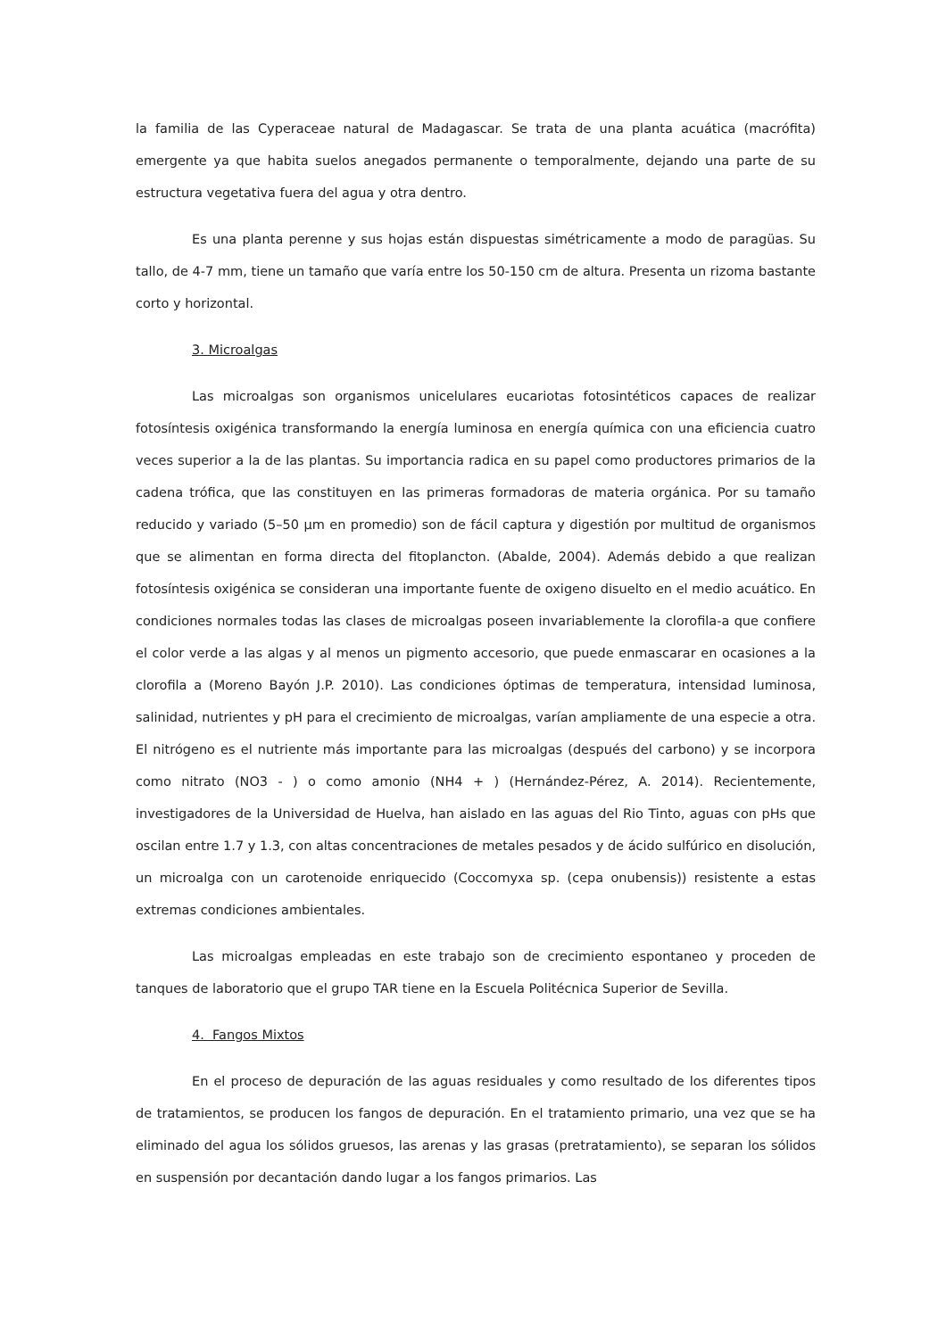la familia de las Cyperaceae natural de Madagascar. Se trata de una planta acuática (macrófita) emergente ya que habita suelos anegados permanente o temporalmente, dejando una parte de su estructura vegetativa fuera del agua y otra dentro.
Es una planta perenne y sus hojas están dispuestas simétricamente a modo de paragüas. Su tallo, de 4-7 mm, tiene un tamaño que varía entre los 50-150 cm de altura. Presenta un rizoma bastante corto y horizontal.
3. Microalgas
Las microalgas son organismos unicelulares eucariotas fotosintéticos capaces de realizar fotosíntesis oxigénica transformando la energía luminosa en energía química con una eficiencia cuatro veces superior a la de las plantas. Su importancia radica en su papel como productores primarios de la cadena trófica, que las constituyen en las primeras formadoras de materia orgánica. Por su tamaño reducido y variado (5–50 µm en promedio) son de fácil captura y digestión por multitud de organismos que se alimentan en forma directa del fitoplancton. (Abalde, 2004). Además debido a que realizan fotosíntesis oxigénica se consideran una importante fuente de oxigeno disuelto en el medio acuático. En condiciones normales todas las clases de microalgas poseen invariablemente la clorofila-a que confiere el color verde a las algas y al menos un pigmento accesorio, que puede enmascarar en ocasiones a la clorofila a (Moreno Bayón J.P. 2010). Las condiciones óptimas de temperatura, intensidad luminosa, salinidad, nutrientes y pH para el crecimiento de microalgas, varían ampliamente de una especie a otra. El nitrógeno es el nutriente más importante para las microalgas (después del carbono) y se incorpora como nitrato (NO3 - ) o como amonio (NH4 + ) (Hernández-Pérez, A. 2014). Recientemente, investigadores de la Universidad de Huelva, han aislado en las aguas del Rio Tinto, aguas con pHs que oscilan entre 1.7 y 1.3, con altas concentraciones de metales pesados y de ácido sulfúrico en disolución, un microalga con un carotenoide enriquecido (Coccomyxa sp. (cepa onubensis)) resistente a estas extremas condiciones ambientales.
Las microalgas empleadas en este trabajo son de crecimiento espontaneo y proceden de tanques de laboratorio que el grupo TAR tiene en la Escuela Politécnica Superior de Sevilla.
4. Fangos Mixtos
En el proceso de depuración de las aguas residuales y como resultado de los diferentes tipos de tratamientos, se producen los fangos de depuración. En el tratamiento primario, una vez que se ha eliminado del agua los sólidos gruesos, las arenas y las grasas (pretratamiento), se separan los sólidos en suspensión por decantación dando lugar a los fangos primarios. Las